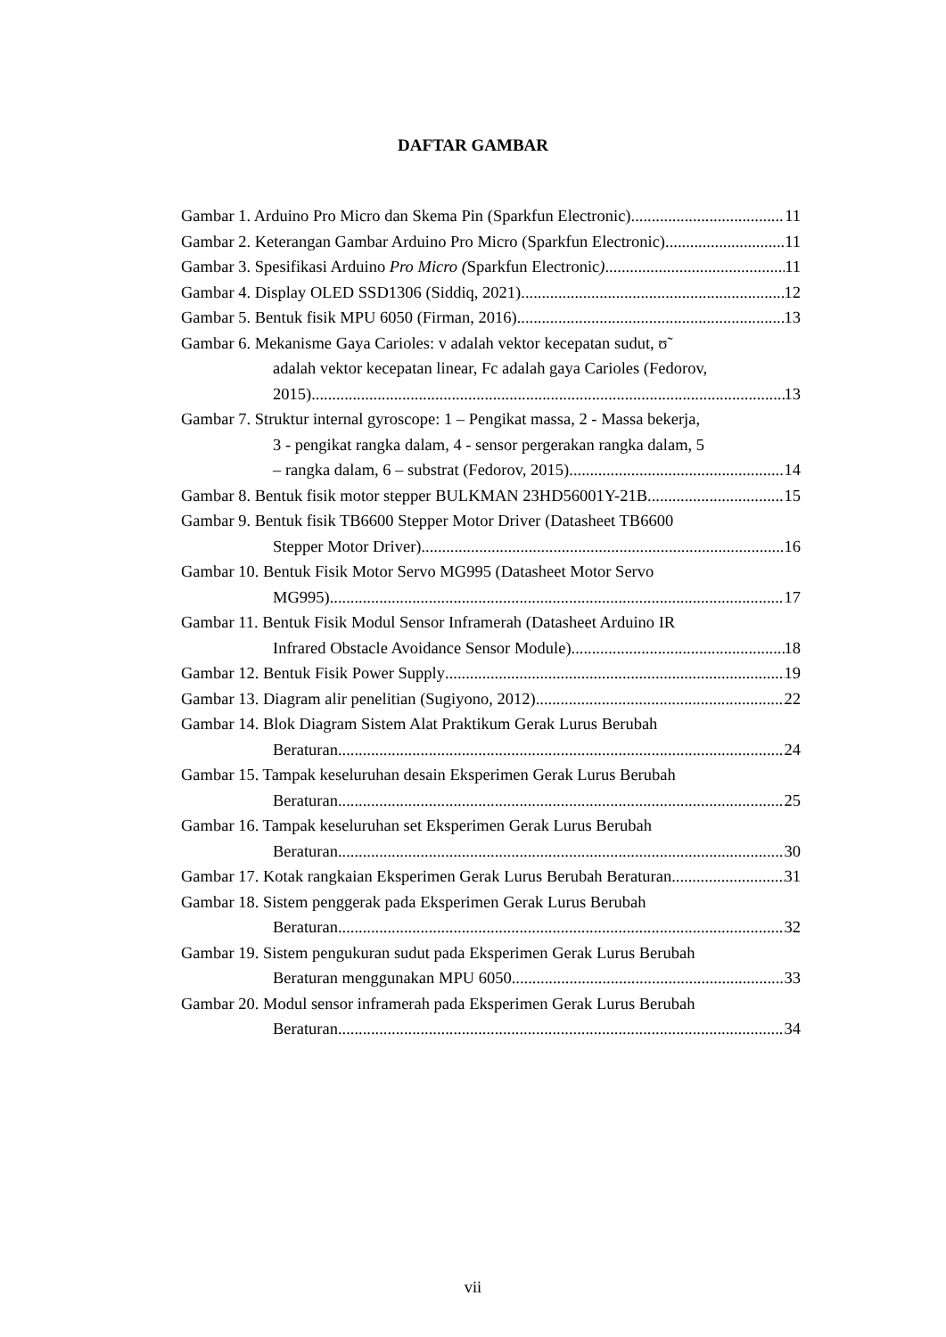DAFTAR GAMBAR
Gambar 1. Arduino Pro Micro dan Skema Pin (Sparkfun Electronic) 11
Gambar 2. Keterangan Gambar Arduino Pro Micro (Sparkfun Electronic) 11
Gambar 3. Spesifikasi Arduino Pro Micro (Sparkfun Electronic) 11
Gambar 4. Display OLED SSD1306 (Siddiq, 2021) 12
Gambar 5. Bentuk fisik MPU 6050 (Firman, 2016) 13
Gambar 6. Mekanisme Gaya Carioles: v adalah vektor kecepatan sudut, ʊ̃
adalah vektor kecepatan linear, Fc adalah gaya Carioles (Fedorov,
2015) 13
Gambar 7. Struktur internal gyroscope: 1 – Pengikat massa, 2 - Massa bekerja,
3 - pengikat rangka dalam, 4 - sensor pergerakan rangka dalam, 5
– rangka dalam, 6 – substrat (Fedorov, 2015) 14
Gambar 8. Bentuk fisik motor stepper BULKMAN 23HD56001Y-21B 15
Gambar 9. Bentuk fisik TB6600 Stepper Motor Driver (Datasheet TB6600
Stepper Motor Driver) 16
Gambar 10. Bentuk Fisik Motor Servo MG995 (Datasheet Motor Servo
MG995) 17
Gambar 11. Bentuk Fisik Modul Sensor Inframerah (Datasheet Arduino IR
Infrared Obstacle Avoidance Sensor Module) 18
Gambar 12. Bentuk Fisik Power Supply 19
Gambar 13. Diagram alir penelitian (Sugiyono, 2012) 22
Gambar 14. Blok Diagram Sistem Alat Praktikum Gerak Lurus Berubah
Beraturan 24
Gambar 15. Tampak keseluruhan desain Eksperimen Gerak Lurus Berubah
Beraturan 25
Gambar 16. Tampak keseluruhan set Eksperimen Gerak Lurus Berubah
Beraturan 30
Gambar 17. Kotak rangkaian Eksperimen Gerak Lurus Berubah Beraturan 31
Gambar 18. Sistem penggerak pada Eksperimen Gerak Lurus Berubah
Beraturan 32
Gambar 19. Sistem pengukuran sudut pada Eksperimen Gerak Lurus Berubah
Beraturan menggunakan MPU 6050 33
Gambar 20. Modul sensor inframerah pada Eksperimen Gerak Lurus Berubah
Beraturan 34
vii